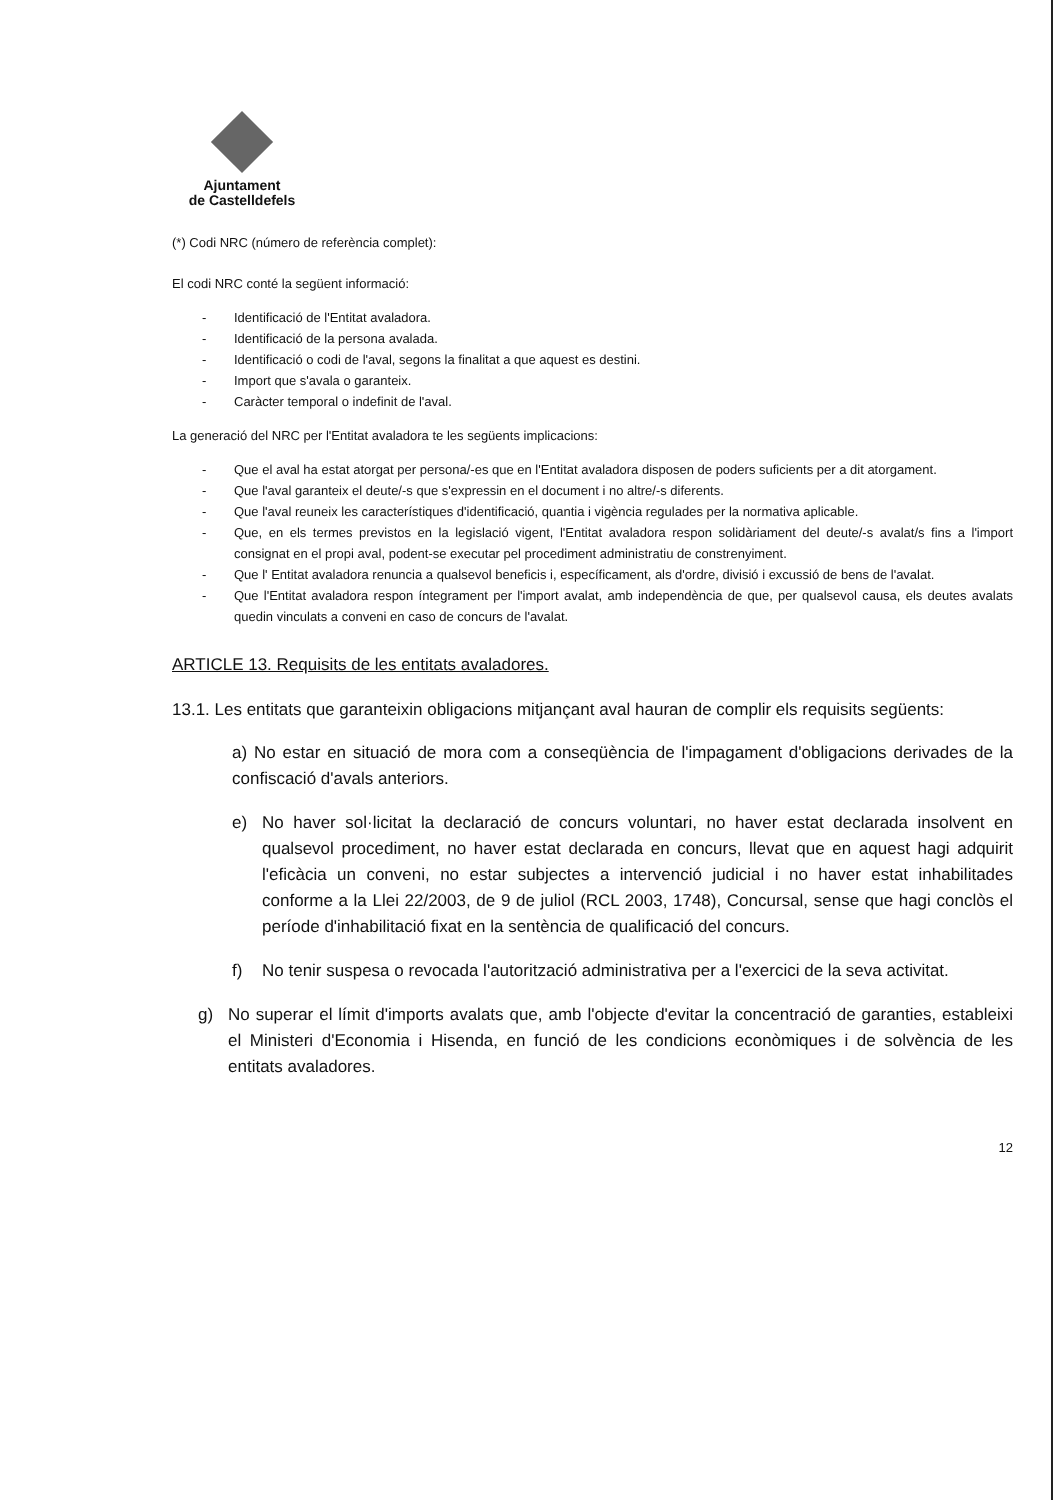Ajuntament
de Castelldefels
(*) Codi NRC (número de referència complet):
El codi NRC conté la següent informació:
- Identificació de l'Entitat avaladora.
- Identificació de la persona avalada.
- Identificació o codi de l'aval, segons la finalitat a que aquest es destini.
- Import que s'avala o garanteix.
- Caràcter temporal o indefinit de l'aval.
La generació del NRC per l'Entitat avaladora te les següents implicacions:
- Que el aval ha estat atorgat per persona/-es que en l'Entitat avaladora disposen de poders suficients per a dit atorgament.
- Que l'aval garanteix el deute/-s que s'expressin en el document i no altre/-s diferents.
- Que l'aval reuneix les característiques d'identificació, quantia i vigència regulades per la normativa aplicable.
- Que, en els termes previstos en la legislació vigent, l'Entitat avaladora respon solidàriament del deute/-s avalat/s fins a l'import consignat en el propi aval, podent-se executar pel procediment administratiu de constrenyiment.
- Que l' Entitat avaladora renuncia a qualsevol beneficis i, específicament, als d'ordre, divisió i excussió de bens de l'avalat.
- Que l'Entitat avaladora respon íntegrament per l'import avalat, amb independència de que, per qualsevol causa, els deutes avalats quedin vinculats a conveni en caso de concurs de l'avalat.
ARTICLE 13. Requisits de les entitats avaladores.
13.1. Les entitats que garanteixin obligacions mitjançant aval hauran de complir els requisits següents:
a) No estar en situació de mora com a conseqüència de l'impagament d'obligacions derivades de la confiscació d'avals anteriors.
e) No haver sol·licitat la declaració de concurs voluntari, no haver estat declarada insolvent en qualsevol procediment, no haver estat declarada en concurs, llevat que en aquest hagi adquirit l'eficàcia un conveni, no estar subjectes a intervenció judicial i no haver estat inhabilitades conforme a la Llei 22/2003, de 9 de juliol (RCL 2003, 1748), Concursal, sense que hagi conclòs el període d'inhabilitació fixat en la sentència de qualificació del concurs.
f) No tenir suspesa o revocada l'autorització administrativa per a l'exercici de la seva activitat.
g) No superar el límit d'imports avalats que, amb l'objecte d'evitar la concentració de garanties, estableixi el Ministeri d'Economia i Hisenda, en funció de les condicions econòmiques i de solvència de les entitats avaladores.
12